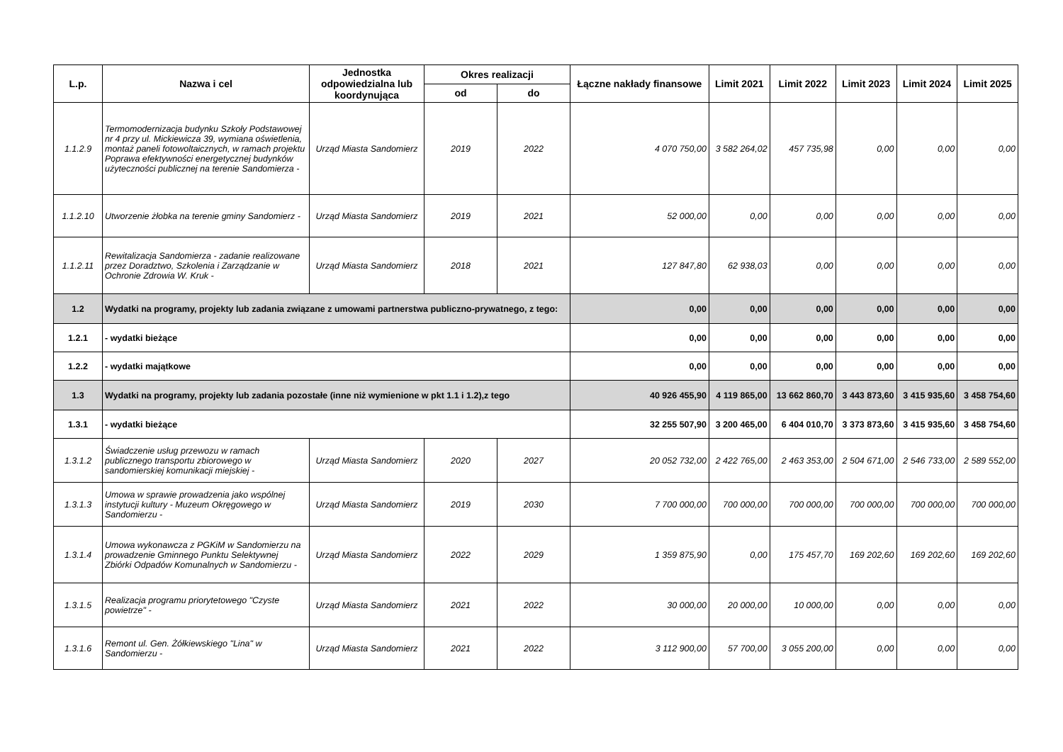| L.p. | Nazwa i cel | Jednostka odpowiedzialna lub koordynująca | Okres realizacji | | Łączne nakłady finansowe | Limit 2021 | Limit 2022 | Limit 2023 | Limit 2024 | Limit 2025 |
| --- | --- | --- | --- | --- | --- | --- | --- | --- | --- | --- |
| | | | od | do | | | | | | |
| 1.1.2.9 | Termomodernizacja budynku Szkoły Podstawowej nr 4 przy ul. Mickiewicza 39, wymiana oświetlenia, montaż paneli fotowoltaicznych, w ramach projektu Poprawa efektywności energetycznej budynków użyteczności publicznej na terenie Sandomierza - | Urząd Miasta Sandomierz | 2019 | 2022 | 4 070 750,00 | 3 582 264,02 | 457 735,98 | 0,00 | 0,00 | 0,00 |
| 1.1.2.10 | Utworzenie żłobka na terenie gminy Sandomierz - | Urząd Miasta Sandomierz | 2019 | 2021 | 52 000,00 | 0,00 | 0,00 | 0,00 | 0,00 | 0,00 |
| 1.1.2.11 | Rewitalizacja Sandomierza - zadanie realizowane przez Doradztwo, Szkolenia i Zarządzanie w Ochronie Zdrowia W. Kruk - | Urząd Miasta Sandomierz | 2018 | 2021 | 127 847,80 | 62 938,03 | 0,00 | 0,00 | 0,00 | 0,00 |
| 1.2 | Wydatki na programy, projekty lub zadania związane z umowami partnerstwa publiczno-prywatnego, z tego: | | | | 0,00 | 0,00 | 0,00 | 0,00 | 0,00 | 0,00 |
| 1.2.1 | - wydatki bieżące | | | | 0,00 | 0,00 | 0,00 | 0,00 | 0,00 | 0,00 |
| 1.2.2 | - wydatki majątkowe | | | | 0,00 | 0,00 | 0,00 | 0,00 | 0,00 | 0,00 |
| 1.3 | Wydatki na programy, projekty lub zadania pozostałe (inne niż wymienione w pkt 1.1 i 1.2),z tego | | | | 40 926 455,90 | 4 119 865,00 | 13 662 860,70 | 3 443 873,60 | 3 415 935,60 | 3 458 754,60 |
| 1.3.1 | - wydatki bieżące | | | | 32 255 507,90 | 3 200 465,00 | 6 404 010,70 | 3 373 873,60 | 3 415 935,60 | 3 458 754,60 |
| 1.3.1.2 | Świadczenie usług przewozu w ramach publicznego transportu zbiorowego w sandomierskiej komunikacji miejskiej - | Urząd Miasta Sandomierz | 2020 | 2027 | 20 052 732,00 | 2 422 765,00 | 2 463 353,00 | 2 504 671,00 | 2 546 733,00 | 2 589 552,00 |
| 1.3.1.3 | Umowa w sprawie prowadzenia jako wspólnej instytucji kultury - Muzeum Okręgowego w Sandomierzu - | Urząd Miasta Sandomierz | 2019 | 2030 | 7 700 000,00 | 700 000,00 | 700 000,00 | 700 000,00 | 700 000,00 | 700 000,00 |
| 1.3.1.4 | Umowa wykonawcza z PGKiM w Sandomierzu na prowadzenie Gminnego Punktu Selektywnej Zbiórki Odpadów Komunalnych w Sandomierzu - | Urząd Miasta Sandomierz | 2022 | 2029 | 1 359 875,90 | 0,00 | 175 457,70 | 169 202,60 | 169 202,60 | 169 202,60 |
| 1.3.1.5 | Realizacja programu priorytetowego "Czyste powietrze" - | Urząd Miasta Sandomierz | 2021 | 2022 | 30 000,00 | 20 000,00 | 10 000,00 | 0,00 | 0,00 | 0,00 |
| 1.3.1.6 | Remont ul. Gen. Żółkiewskiego "Lina" w Sandomierzu - | Urząd Miasta Sandomierz | 2021 | 2022 | 3 112 900,00 | 57 700,00 | 3 055 200,00 | 0,00 | 0,00 | 0,00 |